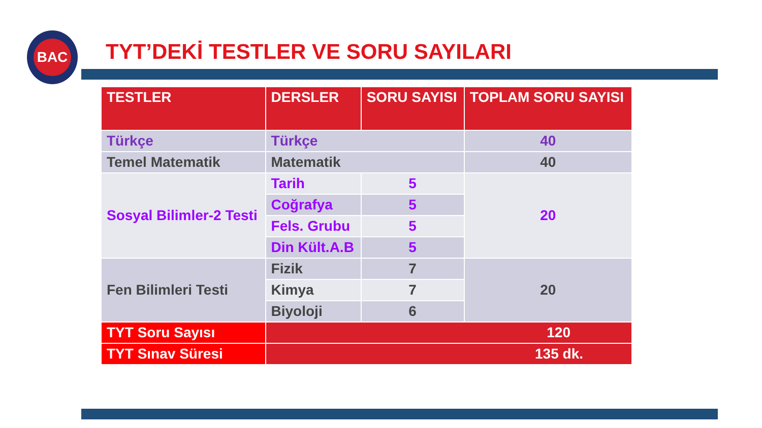BAC
TYT’DEKİ TESTLER VE SORU SAYILARI
| TESTLER | DERSLER | SORU SAYISI | TOPLAM SORU SAYISI |
| --- | --- | --- | --- |
| Türkçe | Türkçe | | 40 |
| Temel Matematik | Matematik | | 40 |
| Sosyal Bilimler-2 Testi | Tarih | 5 | 20 |
| | Coğrafya | 5 | |
| | Fels. Grubu | 5 | |
| | Din Kült.A.B | 5 | |
| Fen Bilimleri Testi | Fizik | 7 | 20 |
| | Kimya | 7 | |
| | Biyoloji | 6 | |
| TYT Soru Sayısı | 120 | | |
| TYT Sınav Süresi | 135 dk. | | |